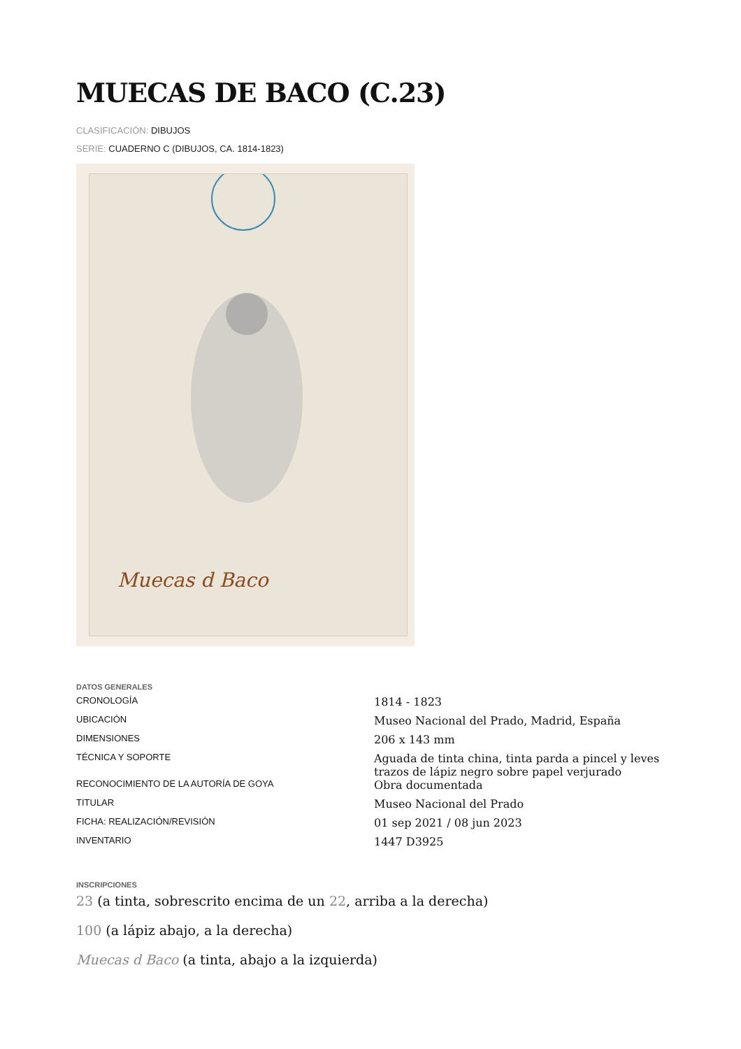MUECAS DE BACO (C.23)
CLASIFICACIÓN: DIBUJOS
SERIE: CUADERNO C (DIBUJOS, CA. 1814-1823)
Muecas d Baco
DATOS GENERALES
| CRONOLOGÍA | 1814 - 1823 |
| UBICACIÓN | Museo Nacional del Prado, Madrid, España |
| DIMENSIONES | 206 x 143 mm |
| TÉCNICA Y SOPORTE | Aguada de tinta china, tinta parda a pincel y leves trazos de lápiz negro sobre papel verjurado |
| RECONOCIMIENTO DE LA AUTORÍA DE GOYA | Obra documentada |
| TITULAR | Museo Nacional del Prado |
| FICHA: REALIZACIÓN/REVISIÓN | 01 sep 2021 / 08 jun 2023 |
| INVENTARIO | 1447 D3925 |
INSCRIPCIONES
23 (a tinta, sobrescrito encima de un 22, arriba a la derecha)
100 (a lápiz abajo, a la derecha)
Muecas d Baco (a tinta, abajo a la izquierda)